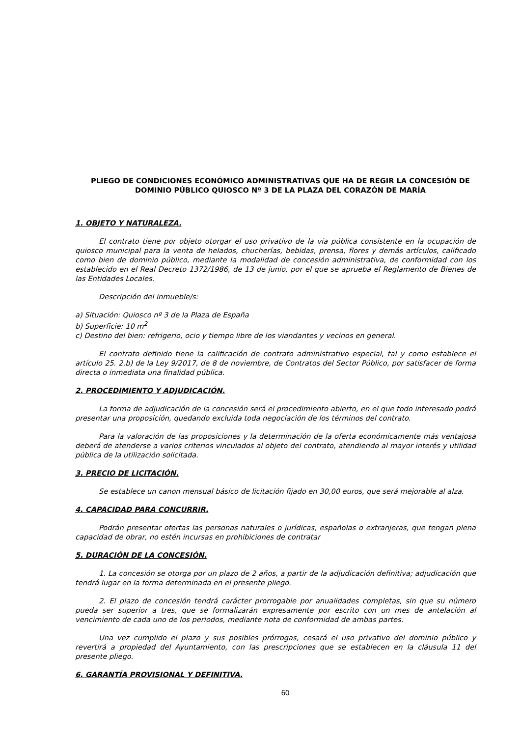PLIEGO DE CONDICIONES ECONÓMICO ADMINISTRATIVAS QUE HA DE REGIR LA CONCESIÓN DE DOMINIO PÚBLICO QUIOSCO Nº 3 DE LA PLAZA DEL CORAZÓN DE MARÍA
1. OBJETO Y NATURALEZA.
El contrato tiene por objeto otorgar el uso privativo de la vía pública consistente en la ocupación de quiosco municipal para la venta de helados, chucherías, bebidas, prensa, flores y demás artículos, calificado como bien de dominio público, mediante la modalidad de concesión administrativa, de conformidad con los establecido en el Real Decreto 1372/1986, de 13 de junio, por el que se aprueba el Reglamento de Bienes de las Entidades Locales.
Descripción del inmueble/s:
a) Situación: Quiosco nº 3 de la Plaza de España
b) Superficie: 10 m<sup>2</sup>
c) Destino del bien: refrigerio, ocio y tiempo libre de los viandantes y vecinos en general.
El contrato definido tiene la calificación de contrato administrativo especial, tal y como establece el artículo 25. 2.b) de la Ley 9/2017, de 8 de noviembre, de Contratos del Sector Público, por satisfacer de forma directa o inmediata una finalidad pública.
2. PROCEDIMIENTO Y ADJUDICACIÓN.
La forma de adjudicación de la concesión será el procedimiento abierto, en el que todo interesado podrá presentar una proposición, quedando excluida toda negociación de los términos del contrato.
Para la valoración de las proposiciones y la determinación de la oferta económicamente más ventajosa deberá de atenderse a varios criterios vinculados al objeto del contrato, atendiendo al mayor interés y utilidad pública de la utilización solicitada.
3. PRECIO DE LICITACIÓN.
Se establece un canon mensual básico de licitación fijado en 30,00 euros, que será mejorable al alza.
4. CAPACIDAD PARA CONCURRIR.
Podrán presentar ofertas las personas naturales o jurídicas, españolas o extranjeras, que tengan plena capacidad de obrar, no estén incursas en prohibiciones de contratar
5. DURACIÓN DE LA CONCESIÓN.
1. La concesión se otorga por un plazo de 2 años, a partir de la adjudicación definitiva; adjudicación que tendrá lugar en la forma determinada en el presente pliego.
2. El plazo de concesión tendrá carácter prorrogable por anualidades completas, sin que su número pueda ser superior a tres, que se formalizarán expresamente por escrito con un mes de antelación al vencimiento de cada uno de los periodos, mediante nota de conformidad de ambas partes.
Una vez cumplido el plazo y sus posibles prórrogas, cesará el uso privativo del dominio público y revertirá a propiedad del Ayuntamiento, con las prescripciones que se establecen en la cláusula 11 del presente pliego.
6. GARANTÍA PROVISIONAL Y DEFINITIVA.
60